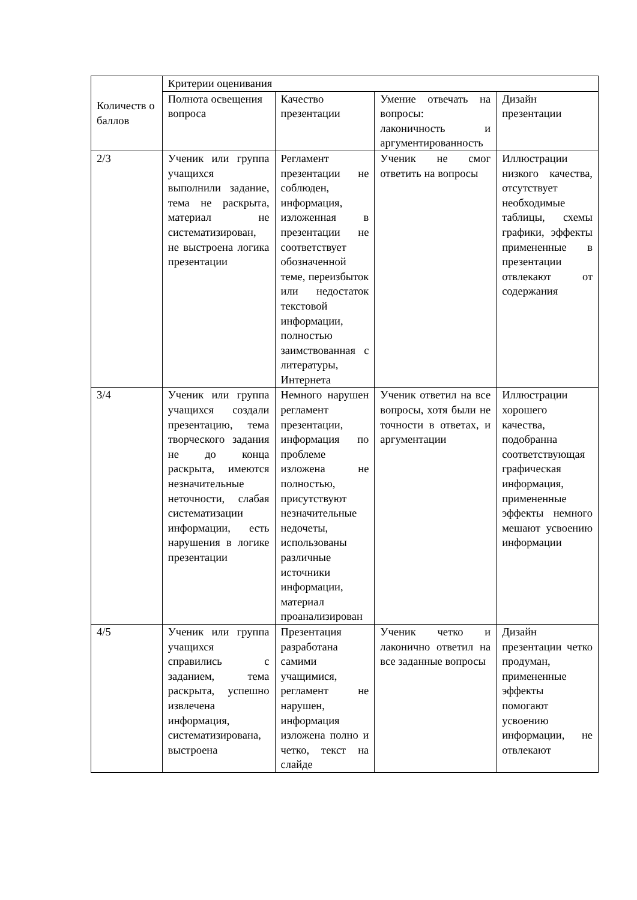| Количеств о баллов | Критерии оценивания | | | |
| | Полнота освещения вопроса | Качество презентации | Умение отвечать на вопросы: лаконичность и аргументированность | Дизайн презентации |
| 2/3 | Ученик или группа учащихся выполнили задание, тема не раскрыта, материал не систематизирован, не выстроена логика презентации | Регламент презентации не соблюден, информация, изложенная в презентации не соответствует обозначенной теме, переизбыток или недостаток текстовой информации, полностью заимствованная с литературы, Интернета | Ученик не смог ответить на вопросы | Иллюстрации низкого качества, отсутствует необходимые таблицы, схемы графики, эффекты примененные в презентации отвлекают от содержания |
| 3/4 | Ученик или группа учащихся создали презентацию, тема творческого задания не до конца раскрыта, имеются незначительные неточности, слабая систематизации информации, есть нарушения в логике презентации | Немного нарушен регламент презентации, информация по проблеме изложена не полностью, присутствуют незначительные недочеты, использованы различные источники информации, материал проанализирован | Ученик ответил на все вопросы, хотя были не точности в ответах, и аргументации | Иллюстрации хорошего качества, подобранна соответствующая графическая информация, примененные эффекты немного мешают усвоению информации |
| 4/5 | Ученик или группа учащихся справились с заданием, тема раскрыта, успешно извлечена информация, систематизирована, выстроена | Презентация разработана самими учащимися, регламент не нарушен, информация изложена полно и четко, текст на слайде | Ученик четко и лаконично ответил на все заданные вопросы | Дизайн презентации четко продуман, примененные эффекты помогают усвоению информации, не отвлекают |